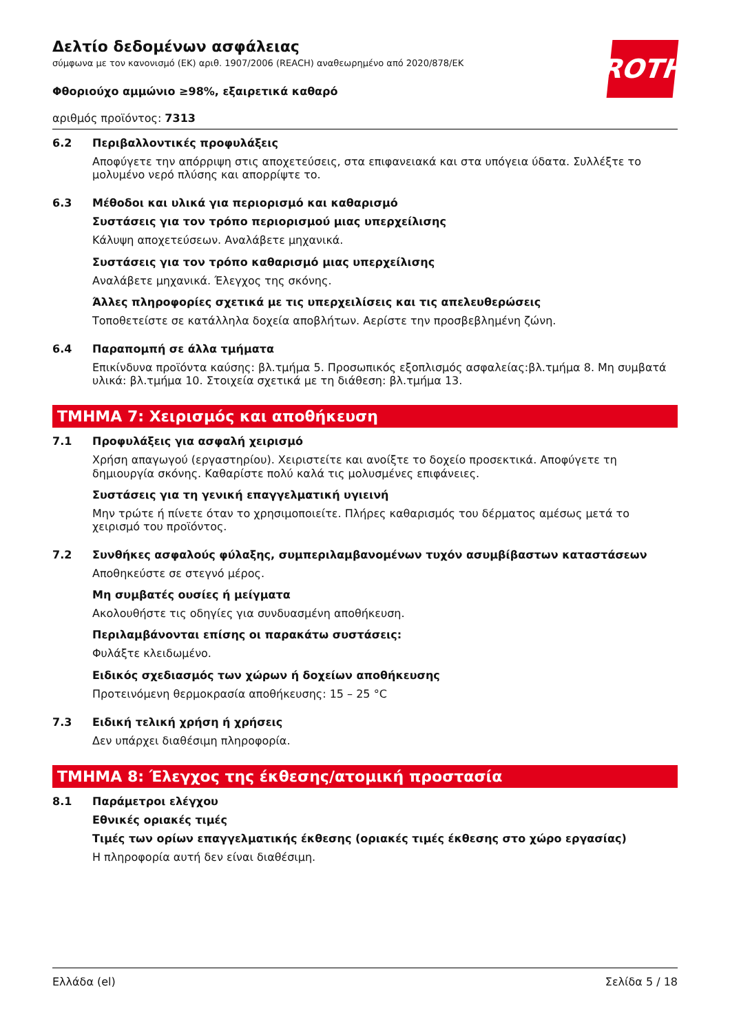ROTH
Δελτίο δεδομένων ασφάλειας
σύμφωνα με τον κανονισμό (ΕΚ) αριθ. 1907/2006 (REACH) αναθεωρημένο από 2020/878/ΕΚ
Φθοριούχο αμμώνιο ≥98%, εξαιρετικά καθαρό
αριθμός προϊόντος: 7313
6.2 Περιβαλλοντικές προφυλάξεις
Αποφύγετε την απόρριψη στις αποχετεύσεις, στα επιφανειακά και στα υπόγεια ύδατα. Συλλέξτε το μολυμένο νερό πλύσης και απορρίψτε το.
6.3 Μέθοδοι και υλικά για περιορισμό και καθαρισμό
Συστάσεις για τον τρόπο περιορισμού μιας υπερχείλισης
Κάλυψη αποχετεύσεων. Αναλάβετε μηχανικά.
Συστάσεις για τον τρόπο καθαρισμό μιας υπερχείλισης
Αναλάβετε μηχανικά. Έλεγχος της σκόνης.
Άλλες πληροφορίες σχετικά με τις υπερχειλίσεις και τις απελευθερώσεις
Τοποθετείστε σε κατάλληλα δοχεία αποβλήτων. Αερίστε την προσβεβλημένη ζώνη.
6.4 Παραπομπή σε άλλα τμήματα
Επικίνδυνα προϊόντα καύσης: βλ.τμήμα 5. Προσωπικός εξοπλισμός ασφαλείας:βλ.τμήμα 8. Μη συμβατά υλικά: βλ.τμήμα 10. Στοιχεία σχετικά με τη διάθεση: βλ.τμήμα 13.
ΤΜΗΜΑ 7: Χειρισμός και αποθήκευση
7.1 Προφυλάξεις για ασφαλή χειρισμό
Χρήση απαγωγού (εργαστηρίου). Χειριστείτε και ανοίξτε το δοχείο προσεκτικά. Αποφύγετε τη δημιουργία σκόνης. Καθαρίστε πολύ καλά τις μολυσμένες επιφάνειες.
Συστάσεις για τη γενική επαγγελματική υγιεινή
Μην τρώτε ή πίνετε όταν το χρησιμοποιείτε. Πλήρες καθαρισμός του δέρματος αμέσως μετά το χειρισμό του προϊόντος.
7.2 Συνθήκες ασφαλούς φύλαξης, συμπεριλαμβανομένων τυχόν ασυμβίβαστων καταστάσεων
Αποθηκεύστε σε στεγνό μέρος.
Μη συμβατές ουσίες ή μείγματα
Ακολουθήστε τις οδηγίες για συνδυασμένη αποθήκευση.
Περιλαμβάνονται επίσης οι παρακάτω συστάσεις:
Φυλάξτε κλειδωμένο.
Ειδικός σχεδιασμός των χώρων ή δοχείων αποθήκευσης
Προτεινόμενη θερμοκρασία αποθήκευσης: 15 – 25 °C
7.3 Ειδική τελική χρήση ή χρήσεις
Δεν υπάρχει διαθέσιμη πληροφορία.
ΤΜΗΜΑ 8: Έλεγχος της έκθεσης/ατομική προστασία
8.1 Παράμετροι ελέγχου
Εθνικές οριακές τιμές
Τιμές των ορίων επαγγελματικής έκθεσης (οριακές τιμές έκθεσης στο χώρο εργασίας)
Η πληροφορία αυτή δεν είναι διαθέσιμη.
Ελλάδα (el) Σελίδα 5 / 18